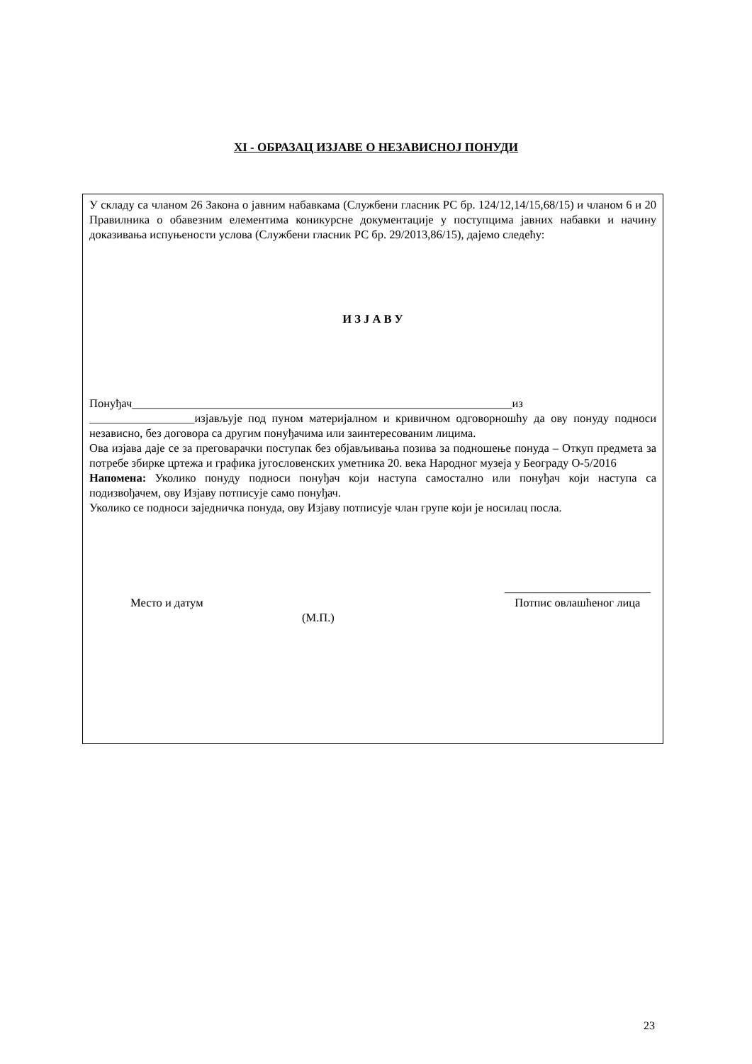XI - ОБРАЗАЦ ИЗЈАВЕ О НЕЗАВИСНОЈ ПОНУДИ
У складу са чланом 26 Закона о јавним набавкама (Службени гласник РС бр. 124/12,14/15,68/15) и чланом 6 и 20 Правилника о обавезним елементима коникурсне документације у поступцима јавних набавки и начину доказивања испуњености услова (Службени гласник РС бр. 29/2013,86/15), дајемо следећу:
И З Ј А В У
Понуђач_________________________________________________________________из __________________изјављује под пуном материјалном и кривичном одговорношћу да ову понуду подноси независно, без договора са другим понуђачима или заинтересованим лицима.
Ова изјава даје се за преговарачки поступак без објављивања позива за подношење понуда – Откуп предмета за потребе збирке цртежа и графика југословенских уметника 20. века Народног музеја у Београду О-5/2016
Напомена: Уколико понуду подноси понуђач који наступа самостално или понуђач који наступа са подизвођачем, ову Изјаву потписује само понуђач.
Уколико се подноси заједничка понуда, ову Изјаву потписује члан групе који је носилац посла.
Место и датум _________________________
Потпис овлашћеног лица
(М.П.)
23